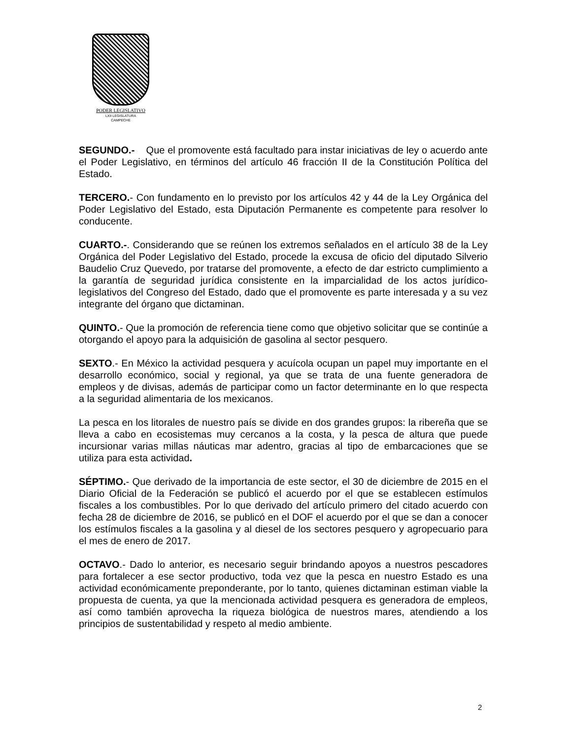PODER LEGISLATIVO
LXII LEGISLATURA
CAMPECHE
SEGUNDO.- Que el promovente está facultado para instar iniciativas de ley o acuerdo ante el Poder Legislativo, en términos del artículo 46 fracción II de la Constitución Política del Estado.
TERCERO.- Con fundamento en lo previsto por los artículos 42 y 44 de la Ley Orgánica del Poder Legislativo del Estado, esta Diputación Permanente es competente para resolver lo conducente.
CUARTO.-. Considerando que se reúnen los extremos señalados en el artículo 38 de la Ley Orgánica del Poder Legislativo del Estado, procede la excusa de oficio del diputado Silverio Baudelio Cruz Quevedo, por tratarse del promovente, a efecto de dar estricto cumplimiento a la garantía de seguridad jurídica consistente en la imparcialidad de los actos jurídico-legislativos del Congreso del Estado, dado que el promovente es parte interesada y a su vez integrante del órgano que dictaminan.
QUINTO.- Que la promoción de referencia tiene como que objetivo solicitar que se continúe a otorgando el apoyo para la adquisición de gasolina al sector pesquero.
SEXTO.- En México la actividad pesquera y acuícola ocupan un papel muy importante en el desarrollo económico, social y regional, ya que se trata de una fuente generadora de empleos y de divisas, además de participar como un factor determinante en lo que respecta a la seguridad alimentaria de los mexicanos.
La pesca en los litorales de nuestro país se divide en dos grandes grupos: la ribereña que se lleva a cabo en ecosistemas muy cercanos a la costa, y la pesca de altura que puede incursionar varias millas náuticas mar adentro, gracias al tipo de embarcaciones que se utiliza para esta actividad.
SÉPTIMO.- Que derivado de la importancia de este sector, el 30 de diciembre de 2015 en el Diario Oficial de la Federación se publicó el acuerdo por el que se establecen estímulos fiscales a los combustibles. Por lo que derivado del artículo primero del citado acuerdo con fecha 28 de diciembre de 2016, se publicó en el DOF el acuerdo por el que se dan a conocer los estímulos fiscales a la gasolina y al diesel de los sectores pesquero y agropecuario para el mes de enero de 2017.
OCTAVO.- Dado lo anterior, es necesario seguir brindando apoyos a nuestros pescadores para fortalecer a ese sector productivo, toda vez que la pesca en nuestro Estado es una actividad económicamente preponderante, por lo tanto, quienes dictaminan estiman viable la propuesta de cuenta, ya que la mencionada actividad pesquera es generadora de empleos, así como también aprovecha la riqueza biológica de nuestros mares, atendiendo a los principios de sustentabilidad y respeto al medio ambiente.
2